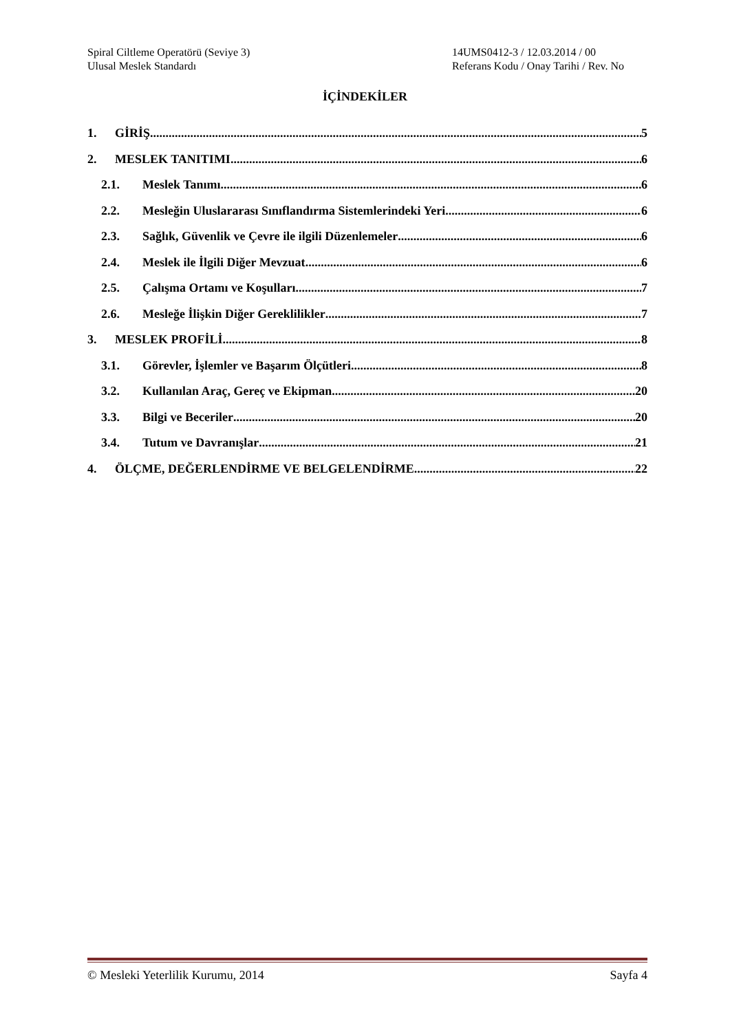Spiral Ciltleme Operatörü (Seviye 3) 14UMS0412-3 / 12.03.2014 / 00
Ulusal Meslek Standardı Referans Kodu / Onay Tarihi / Rev. No
İÇİNDEKİLER
1. GİRİŞ 5
2. MESLEK TANITIMI 6
2.1. Meslek Tanımı 6
2.2. Mesleğin Uluslararası Sınıflandırma Sistemlerindeki Yeri 6
2.3. Sağlık, Güvenlik ve Çevre ile ilgili Düzenlemeler 6
2.4. Meslek ile İlgili Diğer Mevzuat 6
2.5. Çalışma Ortamı ve Koşulları 7
2.6. Mesleğe İlişkin Diğer Gereklilikler 7
3. MESLEK PROFİLİ 8
3.1. Görevler, İşlemler ve Başarım Ölçütleri 8
3.2. Kullanılan Araç, Gereç ve Ekipman 20
3.3. Bilgi ve Beceriler 20
3.4. Tutum ve Davranışlar 21
4. ÖLÇME, DEĞERLENDİRME VE BELGELENDİRME 22
© Mesleki Yeterlilik Kurumu, 2014 Sayfa 4